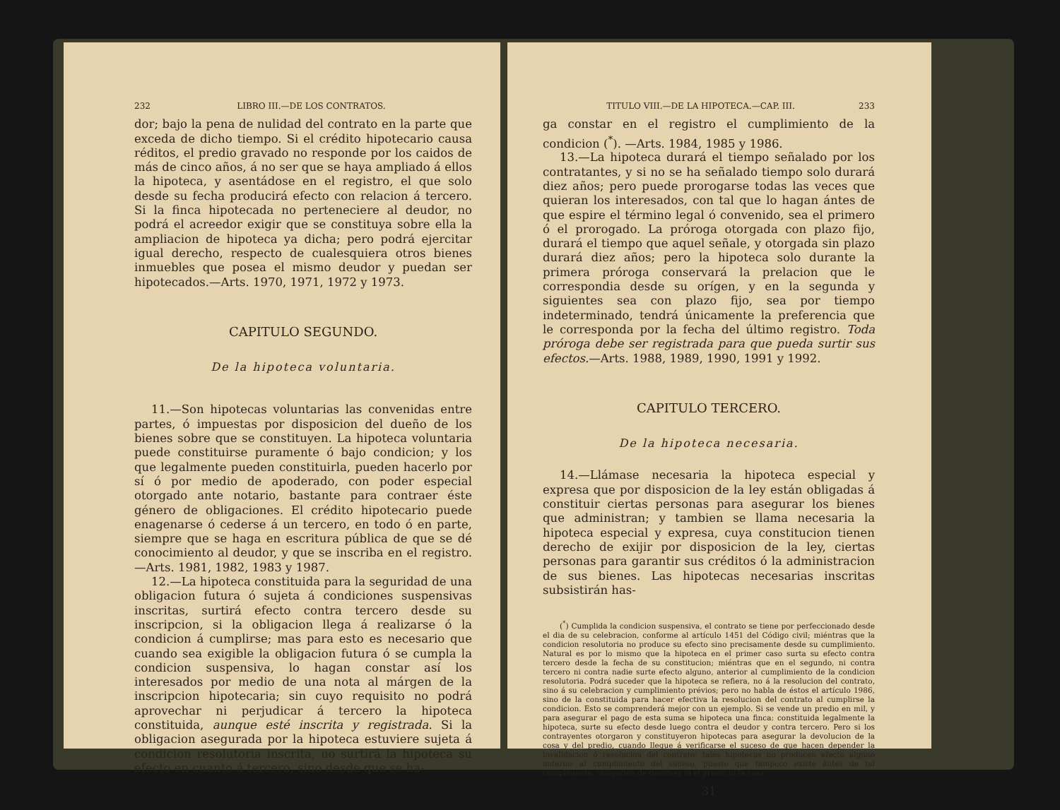232 LIBRO III.—DE LOS CONTRATOS.
dor; bajo la pena de nulidad del contrato en la parte que exceda de dicho tiempo. Si el crédito hipotecario causa réditos, el predio gravado no responde por los caidos de más de cinco años, á no ser que se haya ampliado á ellos la hipoteca, y asentádose en el registro, el que solo desde su fecha producirá efecto con relacion á tercero. Si la finca hipotecada no perteneciere al deudor, no podrá el acreedor exigir que se constituya sobre ella la ampliacion de hipoteca ya dicha; pero podrá ejercitar igual derecho, respecto de cualesquiera otros bienes inmuebles que posea el mismo deudor y puedan ser hipotecados.—Arts. 1970, 1971, 1972 y 1973.
CAPITULO SEGUNDO.
De la hipoteca voluntaria.
11.—Son hipotecas voluntarias las convenidas entre partes, ó impuestas por disposicion del dueño de los bienes sobre que se constituyen. La hipoteca voluntaria puede constituirse puramente ó bajo condicion; y los que legalmente pueden constituirla, pueden hacerlo por sí ó por medio de apoderado, con poder especial otorgado ante notario, bastante para contraer éste género de obligaciones. El crédito hipotecario puede enagenarse ó cederse á un tercero, en todo ó en parte, siempre que se haga en escritura pública de que se dé conocimiento al deudor, y que se inscriba en el registro.—Arts. 1981, 1982, 1983 y 1987.
12.—La hipoteca constituida para la seguridad de una obligacion futura ó sujeta á condiciones suspensivas inscritas, surtirá efecto contra tercero desde su inscripcion, si la obligacion llega á realizarse ó la condicion á cumplirse; mas para esto es necesario que cuando sea exigible la obligacion futura ó se cumpla la condicion suspensiva, lo hagan constar así los interesados por medio de una nota al márgen de la inscripcion hipotecaria; sin cuyo requisito no podrá aprovechar ni perjudicar á tercero la hipoteca constituida, aunque esté inscrita y registrada. Si la obligacion asegurada por la hipoteca estuviere sujeta á condicion resolutoria inscrita, no surtirá la hipoteca su efecto en cuanto á tercero, sino desde que se ha-
TITULO VIII.—DE LA HIPOTECA.—CAP. III. 233
ga constar en el registro el cumplimiento de la condicion (<sup>*</sup>). —Arts. 1984, 1985 y 1986.
13.—La hipoteca durará el tiempo señalado por los contratantes, y si no se ha señalado tiempo solo durará diez años; pero puede prorogarse todas las veces que quieran los interesados, con tal que lo hagan ántes de que espire el término legal ó convenido, sea el primero ó el prorogado. La próroga otorgada con plazo fijo, durará el tiempo que aquel señale, y otorgada sin plazo durará diez años; pero la hipoteca solo durante la primera próroga conservará la prelacion que le correspondia desde su orígen, y en la segunda y siguientes sea con plazo fijo, sea por tiempo indeterminado, tendrá únicamente la preferencia que le corresponda por la fecha del último registro. Toda próroga debe ser registrada para que pueda surtir sus efectos.—Arts. 1988, 1989, 1990, 1991 y 1992.
CAPITULO TERCERO.
De la hipoteca necesaria.
14.—Llámase necesaria la hipoteca especial y expresa que por disposicion de la ley están obligadas á constituir ciertas personas para asegurar los bienes que administran; y tambien se llama necesaria la hipoteca especial y expresa, cuya constitucion tienen derecho de exijir por disposicion de la ley, ciertas personas para garantir sus créditos ó la administracion de sus bienes. Las hipotecas necesarias inscritas subsistirán has-
(<sup>*</sup>) Cumplida la condicion suspensiva, el contrato se tiene por perfeccionado desde el dia de su celebracion, conforme al artículo 1451 del Código civil; miéntras que la condicion resolutoria no produce su efecto sino precisamente desde su cumplimiento. Natural es por lo mismo que la hipoteca en el primer caso surta su efecto contra tercero desde la fecha de su constitucion; miéntras que en el segundo, ni contra tercero ni contra nadie surte efecto alguno, anterior al cumplimiento de la condicion resolutoria. Podrá suceder que la hipoteca se refiera, no á la resolucion del contrato, sino á su celebracion y cumplimiento prévios; pero no habla de éstos el artículo 1986, sino de la constituida para hacer efectiva la resolucion del contrato al cumplirse la condicion. Esto se comprenderá mejor con un ejemplo. Si se vende un predio en mil, y para asegurar el pago de esta suma se hipoteca una finca: constituida legalmente la hipoteca, surte su efecto desde luego contra el deudor y contra tercero. Pero si los contrayentes otorgaron y constituyeron hipotecas para asegurar la devolucion de la cosa y del predio, cuando llegue á verificarse el suceso de que hacen depender la invalidacion ó resolucion del contrato; tales hipotecas no producen efecto alguno anterior al cumplimiento del suceso, puesto que tampoco existe ántes de tal cumplmiento, obligacion de devolver ni el precio ni la cosa.
31